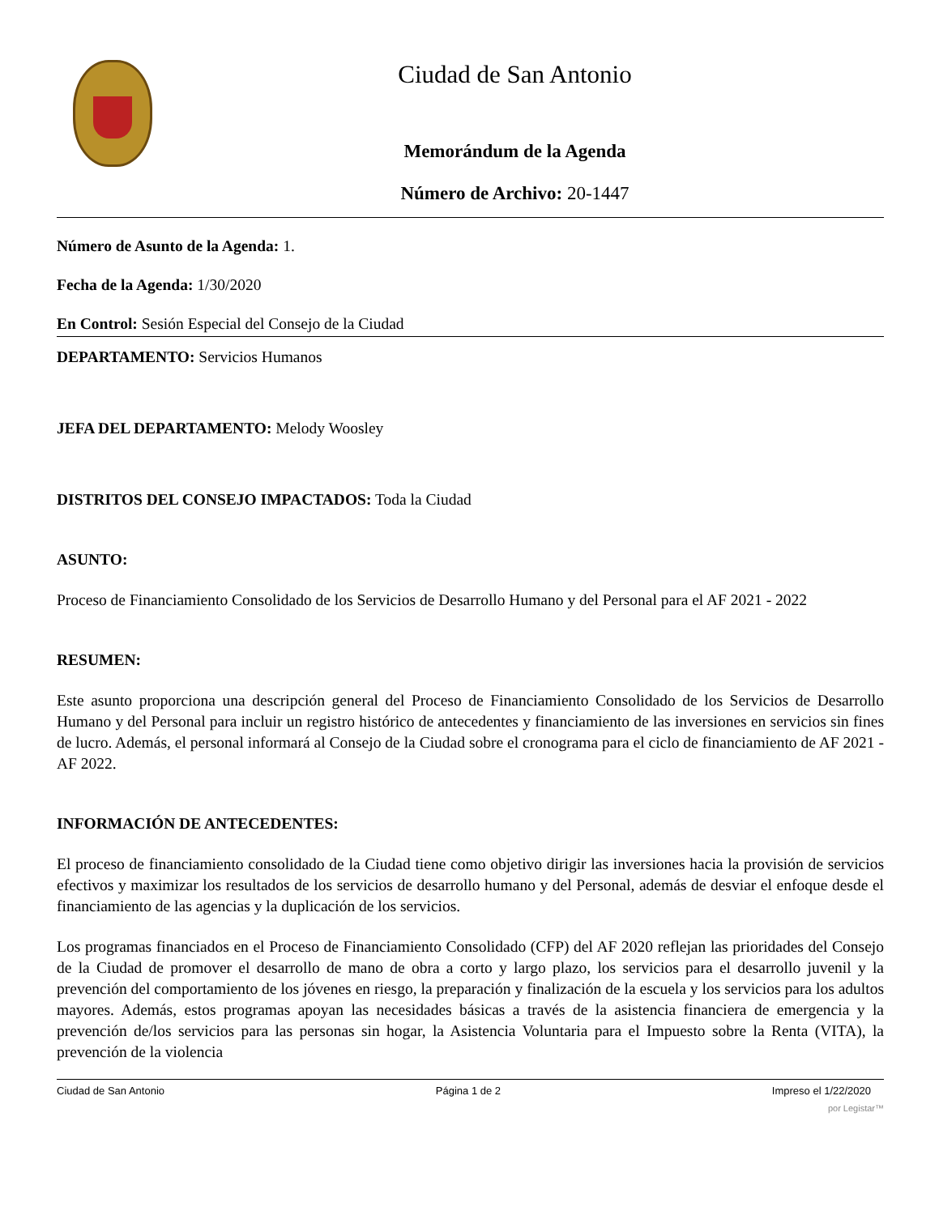Ciudad de San Antonio
Memorándum de la Agenda
Número de Archivo: 20-1447
Número de Asunto de la Agenda: 1.
Fecha de la Agenda: 1/30/2020
En Control: Sesión Especial del Consejo de la Ciudad
DEPARTAMENTO: Servicios Humanos
JEFA DEL DEPARTAMENTO: Melody Woosley
DISTRITOS DEL CONSEJO IMPACTADOS: Toda la Ciudad
ASUNTO:
Proceso de Financiamiento Consolidado de los Servicios de Desarrollo Humano y del Personal para el AF 2021 - 2022
RESUMEN:
Este asunto proporciona una descripción general del Proceso de Financiamiento Consolidado de los Servicios de Desarrollo Humano y del Personal para incluir un registro histórico de antecedentes y financiamiento de las inversiones en servicios sin fines de lucro. Además, el personal informará al Consejo de la Ciudad sobre el cronograma para el ciclo de financiamiento de AF 2021 - AF 2022.
INFORMACIÓN DE ANTECEDENTES:
El proceso de financiamiento consolidado de la Ciudad tiene como objetivo dirigir las inversiones hacia la provisión de servicios efectivos y maximizar los resultados de los servicios de desarrollo humano y del Personal, además de desviar el enfoque desde el financiamiento de las agencias y la duplicación de los servicios.
Los programas financiados en el Proceso de Financiamiento Consolidado (CFP) del AF 2020 reflejan las prioridades del Consejo de la Ciudad de promover el desarrollo de mano de obra a corto y largo plazo, los servicios para el desarrollo juvenil y la prevención del comportamiento de los jóvenes en riesgo, la preparación y finalización de la escuela y los servicios para los adultos mayores. Además, estos programas apoyan las necesidades básicas a través de la asistencia financiera de emergencia y la prevención de/los servicios para las personas sin hogar, la Asistencia Voluntaria para el Impuesto sobre la Renta (VITA), la prevención de la violencia
Ciudad de San Antonio Página 1 de 2 Impreso el 1/22/2020
por Legistar™